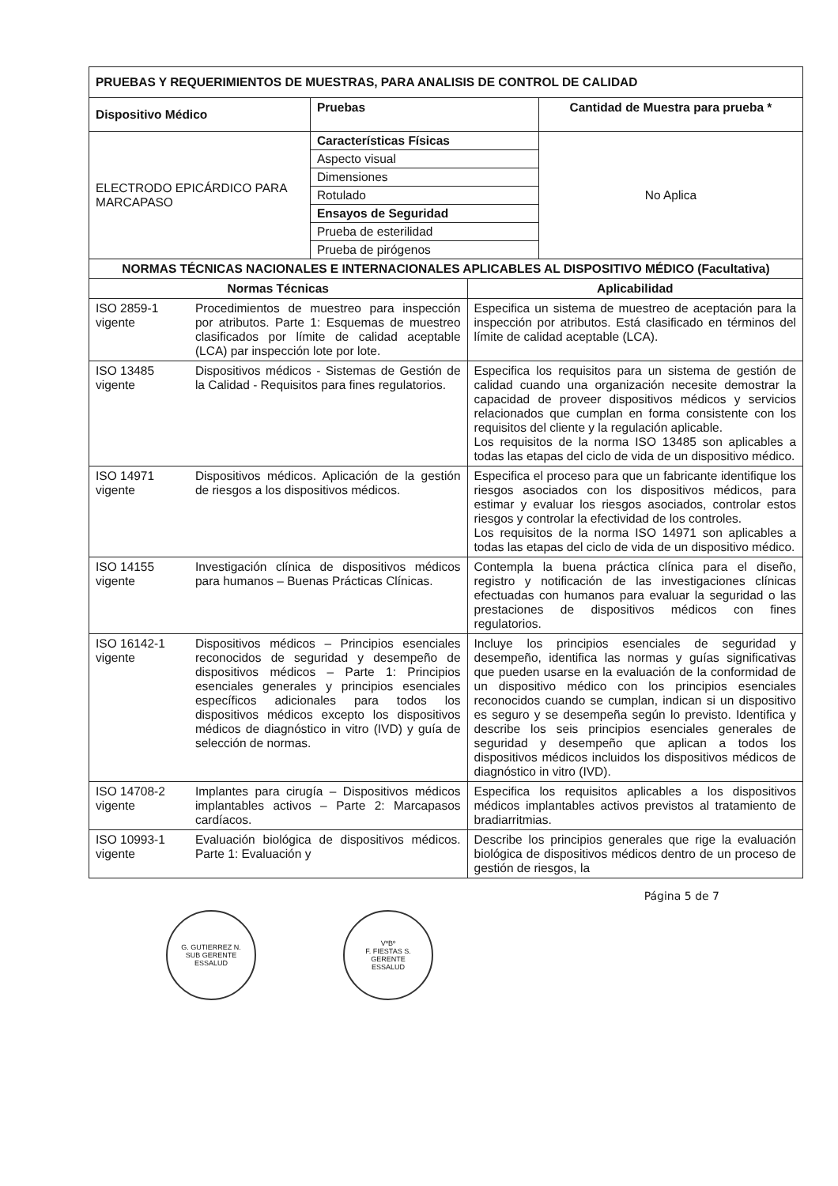| PRUEBAS Y REQUERIMIENTOS DE MUESTRAS, PARA ANALISIS DE CONTROL DE CALIDAD | | |
| --- | --- | --- |
| Dispositivo Médico | Pruebas | Cantidad de Muestra para prueba * |
| ELECTRODO EPICÁRDICO PARA MARCAPASO | / Características Físicas / / Aspecto visual / / Dimensiones / / Rotulado / / Ensayos de Seguridad / / Prueba de esterilidad / / Prueba de pirógenos / | No Aplica |
| NORMAS TÉCNICAS NACIONALES E INTERNACIONALES APLICABLES AL DISPOSITIVO MÉDICO (Facultativa) | | |
| --- | --- | --- |
| Normas Técnicas | | Aplicabilidad |
| ISO 2859-1 vigente | Procedimientos de muestreo para inspección por atributos. Parte 1: Esquemas de muestreo clasificados por límite de calidad aceptable (LCA) par inspección lote por lote. | Especifica un sistema de muestreo de aceptación para la inspección por atributos. Está clasificado en términos del límite de calidad aceptable (LCA). |
| ISO 13485 vigente | Dispositivos médicos - Sistemas de Gestión de la Calidad - Requisitos para fines regulatorios. | Especifica los requisitos para un sistema de gestión de calidad cuando una organización necesite demostrar la capacidad de proveer dispositivos médicos y servicios relacionados que cumplan en forma consistente con los requisitos del cliente y la regulación aplicable. Los requisitos de la norma ISO 13485 son aplicables a todas las etapas del ciclo de vida de un dispositivo médico. |
| ISO 14971 vigente | Dispositivos médicos. Aplicación de la gestión de riesgos a los dispositivos médicos. | Especifica el proceso para que un fabricante identifique los riesgos asociados con los dispositivos médicos, para estimar y evaluar los riesgos asociados, controlar estos riesgos y controlar la efectividad de los controles. Los requisitos de la norma ISO 14971 son aplicables a todas las etapas del ciclo de vida de un dispositivo médico. |
| ISO 14155 vigente | Investigación clínica de dispositivos médicos para humanos – Buenas Prácticas Clínicas. | Contempla la buena práctica clínica para el diseño, registro y notificación de las investigaciones clínicas efectuadas con humanos para evaluar la seguridad o las prestaciones de dispositivos médicos con fines regulatorios. |
| ISO 16142-1 vigente | Dispositivos médicos – Principios esenciales reconocidos de seguridad y desempeño de dispositivos médicos – Parte 1: Principios esenciales generales y principios esenciales específicos adicionales para todos los dispositivos médicos excepto los dispositivos médicos de diagnóstico in vitro (IVD) y guía de selección de normas. | Incluye los principios esenciales de seguridad y desempeño, identifica las normas y guías significativas que pueden usarse en la evaluación de la conformidad de un dispositivo médico con los principios esenciales reconocidos cuando se cumplan, indican si un dispositivo es seguro y se desempeña según lo previsto. Identifica y describe los seis principios esenciales generales de seguridad y desempeño que aplican a todos los dispositivos médicos incluidos los dispositivos médicos de diagnóstico in vitro (IVD). |
| ISO 14708-2 vigente | Implantes para cirugía – Dispositivos médicos implantables activos – Parte 2: Marcapasos cardíacos. | Especifica los requisitos aplicables a los dispositivos médicos implantables activos previstos al tratamiento de bradiarritmias. |
| ISO 10993-1 vigente | Evaluación biológica de dispositivos médicos. Parte 1: Evaluación y | Describe los principios generales que rige la evaluación biológica de dispositivos médicos dentro de un proceso de gestión de riesgos, la |
Página 5 de 7
G. GUTIERREZ N.
SUB GERENTE
ESSALUD
VºBº
F. FIESTAS S.
GERENTE
ESSALUD